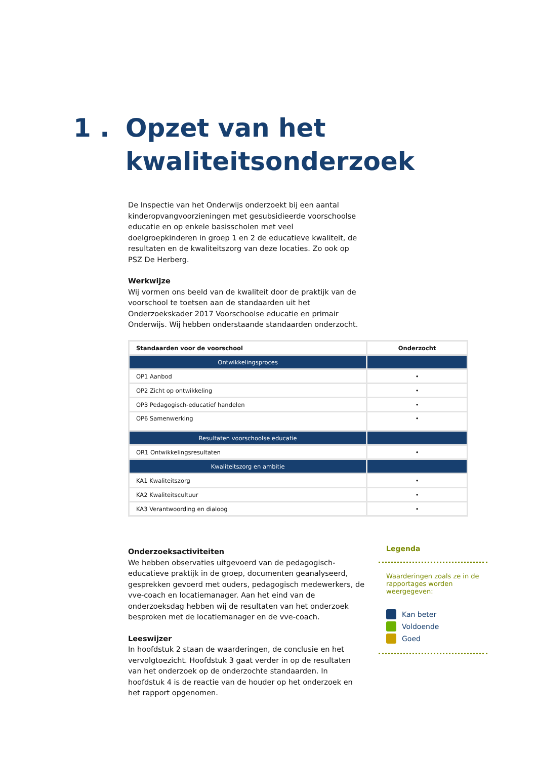1 . Opzet van het
kwaliteitsonderzoek
De Inspectie van het Onderwijs onderzoekt bij een aantal kinderopvangvoorzieningen met gesubsidieerde voorschoolse educatie en op enkele basisscholen met veel doelgroepkinderen in groep 1 en 2 de educatieve kwaliteit, de resultaten en de kwaliteitszorg van deze locaties. Zo ook op PSZ De Herberg.
Werkwijze
Wij vormen ons beeld van de kwaliteit door de praktijk van de voorschool te toetsen aan de standaarden uit het Onderzoekskader 2017 Voorschoolse educatie en primair Onderwijs. Wij hebben onderstaande standaarden onderzocht.
| Standaarden voor de voorschool | Onderzocht |
| --- | --- |
| Ontwikkelingsproces | |
| OP1 Aanbod | • |
| OP2 Zicht op ontwikkeling | • |
| OP3 Pedagogisch-educatief handelen | • |
| OP6 Samenwerking | • |
| Resultaten voorschoolse educatie | |
| OR1 Ontwikkelingsresultaten | • |
| Kwaliteitszorg en ambitie | |
| KA1 Kwaliteitszorg | • |
| KA2 Kwaliteitscultuur | • |
| KA3 Verantwoording en dialoog | • |
Onderzoeksactiviteiten
We hebben observaties uitgevoerd van de pedagogisch-educatieve praktijk in de groep, documenten geanalyseerd, gesprekken gevoerd met ouders, pedagogisch medewerkers, de vve-coach en locatiemanager. Aan het eind van de onderzoeksdag hebben wij de resultaten van het onderzoek besproken met de locatiemanager en de vve-coach.
Leeswijzer
In hoofdstuk 2 staan de waarderingen, de conclusie en het vervolgtoezicht. Hoofdstuk 3 gaat verder in op de resultaten van het onderzoek op de onderzochte standaarden. In hoofdstuk 4 is de reactie van de houder op het onderzoek en het rapport opgenomen.
Legenda
Waarderingen zoals ze in de rapportages worden weergegeven:
Kan beter
Voldoende
Goed